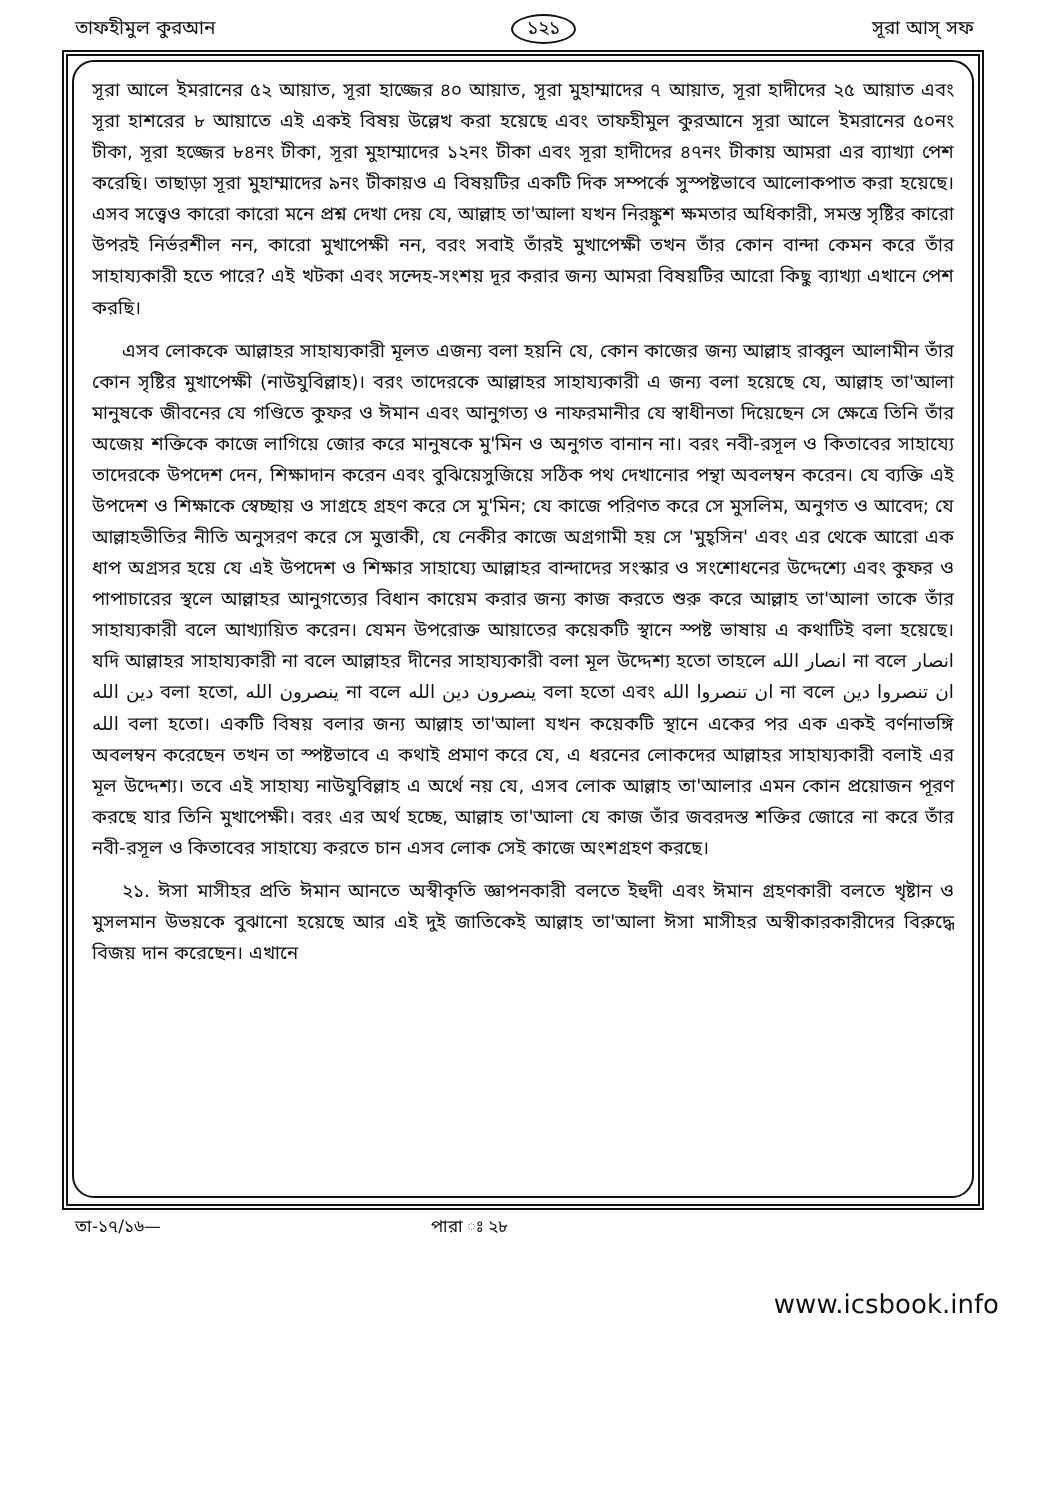তাফহীমুল কুরআন ১২১ সূরা আস্ সফ
সূরা আলে ইমরানের ৫২ আয়াত, সূরা হাজ্জের ৪০ আয়াত, সূরা মুহাম্মাদের ৭ আয়াত, সূরা হাদীদের ২৫ আয়াত এবং সূরা হাশরের ৮ আয়াতে এই একই বিষয় উল্লেখ করা হয়েছে এবং তাফহীমুল কুরআনে সূরা আলে ইমরানের ৫০নং টীকা, সূরা হজ্জের ৮৪নং টীকা, সূরা মুহাম্মাদের ১২নং টীকা এবং সূরা হাদীদের ৪৭নং টীকায় আমরা এর ব্যাখ্যা পেশ করেছি। তাছাড়া সূরা মুহাম্মাদের ৯নং টীকায়ও এ বিষয়টির একটি দিক সম্পর্কে সুস্পষ্টভাবে আলোকপাত করা হয়েছে। এসব সত্ত্বেও কারো কারো মনে প্রশ্ন দেখা দেয় যে, আল্লাহ তা'আলা যখন নিরঙ্কুশ ক্ষমতার অধিকারী, সমস্ত সৃষ্টির কারো উপরই নির্ভরশীল নন, কারো মুখাপেক্ষী নন, বরং সবাই তাঁরই মুখাপেক্ষী তখন তাঁর কোন বান্দা কেমন করে তাঁর সাহায্যকারী হতে পারে? এই খটকা এবং সন্দেহ-সংশয় দূর করার জন্য আমরা বিষয়টির আরো কিছু ব্যাখ্যা এখানে পেশ করছি।
এসব লোককে আল্লাহর সাহায্যকারী মূলত এজন্য বলা হয়নি যে, কোন কাজের জন্য আল্লাহ রাব্বুল আলামীন তাঁর কোন সৃষ্টির মুখাপেক্ষী (নাউযুবিল্লাহ)। বরং তাদেরকে আল্লাহর সাহায্যকারী এ জন্য বলা হয়েছে যে, আল্লাহ তা'আলা মানুষকে জীবনের যে গণ্ডিতে কুফর ও ঈমান এবং আনুগত্য ও নাফরমানীর যে স্বাধীনতা দিয়েছেন সে ক্ষেত্রে তিনি তাঁর অজেয় শক্তিকে কাজে লাগিয়ে জোর করে মানুষকে মু'মিন ও অনুগত বানান না। বরং নবী-রসূল ও কিতাবের সাহায্যে তাদেরকে উপদেশ দেন, শিক্ষাদান করেন এবং বুঝিয়েসুজিয়ে সঠিক পথ দেখানোর পন্থা অবলম্বন করেন। যে ব্যক্তি এই উপদেশ ও শিক্ষাকে স্বেচ্ছায় ও সাগ্রহে গ্রহণ করে সে মু'মিন; যে কাজে পরিণত করে সে মুসলিম, অনুগত ও আবেদ; যে আল্লাহভীতির নীতি অনুসরণ করে সে মুত্তাকী, যে নেকীর কাজে অগ্রগামী হয় সে 'মুহ্সিন' এবং এর থেকে আরো এক ধাপ অগ্রসর হয়ে যে এই উপদেশ ও শিক্ষার সাহায্যে আল্লাহর বান্দাদের সংস্কার ও সংশোধনের উদ্দেশ্যে এবং কুফর ও পাপাচারের স্থলে আল্লাহর আনুগত্যের বিধান কায়েম করার জন্য কাজ করতে শুরু করে আল্লাহ তা'আলা তাকে তাঁর সাহায্যকারী বলে আখ্যায়িত করেন। যেমন উপরোক্ত আয়াতের কয়েকটি স্থানে স্পষ্ট ভাষায় এ কথাটিই বলা হয়েছে। যদি আল্লাহর সাহায্যকারী না বলে আল্লাহর দীনের সাহায্যকারী বলা মূল উদ্দেশ্য হতো তাহলে انصار الله না বলে انصار دين الله বলা হতো, ينصرون الله না বলে ينصرون دين الله বলা হতো এবং ان تنصروا الله না বলে ان تنصروا دين الله বলা হতো। একটি বিষয় বলার জন্য আল্লাহ তা'আলা যখন কয়েকটি স্থানে একের পর এক একই বর্ণনাভঙ্গি অবলম্বন করেছেন তখন তা স্পষ্টভাবে এ কথাই প্রমাণ করে যে, এ ধরনের লোকদের আল্লাহর সাহায্যকারী বলাই এর মূল উদ্দেশ্য। তবে এই সাহায্য নাউযুবিল্লাহ এ অর্থে নয় যে, এসব লোক আল্লাহ তা'আলার এমন কোন প্রয়োজন পূরণ করছে যার তিনি মুখাপেক্ষী। বরং এর অর্থ হচ্ছে, আল্লাহ তা'আলা যে কাজ তাঁর জবরদস্ত শক্তির জোরে না করে তাঁর নবী-রসূল ও কিতাবের সাহায্যে করতে চান এসব লোক সেই কাজে অংশগ্রহণ করছে।
২১. ঈসা মাসীহর প্রতি ঈমান আনতে অস্বীকৃতি জ্ঞাপনকারী বলতে ইহুদী এবং ঈমান গ্রহণকারী বলতে খৃষ্টান ও মুসলমান উভয়কে বুঝানো হয়েছে আর এই দুই জাতিকেই আল্লাহ তা'আলা ঈসা মাসীহর অস্বীকারকারীদের বিরুদ্ধে বিজয় দান করেছেন। এখানে
তা-১৭/১৬— পারা ঃ ২৮
www.icsbook.info